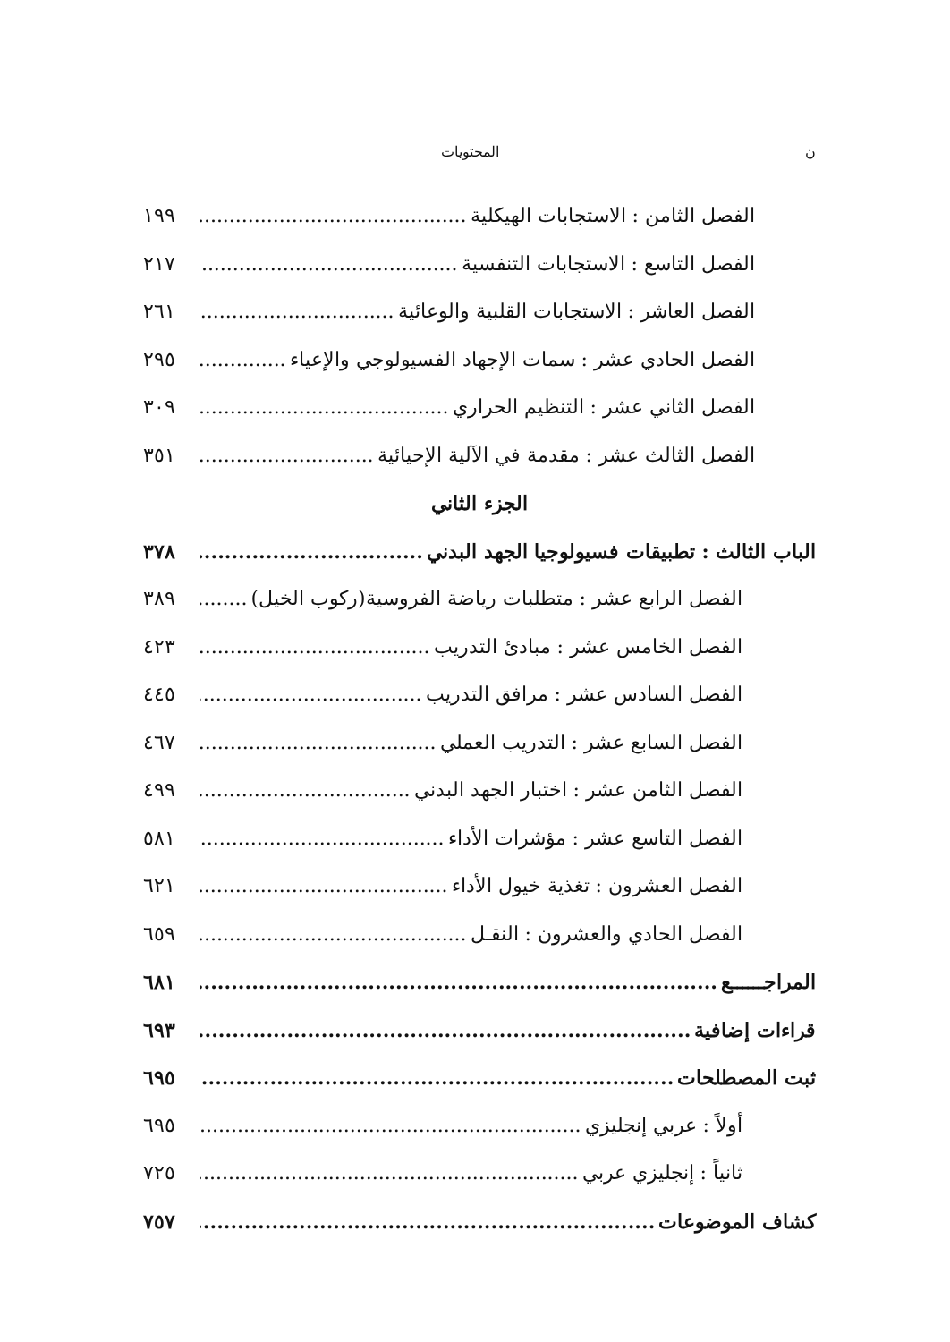ن المحتويات
الفصل الثامن : الاستجابات الهيكلية ١٩٩
الفصل التاسع : الاستجابات التنفسية ٢١٧
الفصل العاشر : الاستجابات القلبية والوعائية ٢٦١
الفصل الحادي عشر : سمات الإجهاد الفسيولوجي والإعياء ٢٩٥
الفصل الثاني عشر : التنظيم الحراري ٣٠٩
الفصل الثالث عشر : مقدمة في الآلية الإحيائية ٣٥١
الجزء الثاني
الباب الثالث : تطبيقات فسيولوجيا الجهد البدني ٣٧٨
الفصل الرابع عشر : متطلبات رياضة الفروسية(ركوب الخيل) ٣٨٩
الفصل الخامس عشر : مبادئ التدريب ٤٢٣
الفصل السادس عشر : مرافق التدريب ٤٤٥
الفصل السابع عشر : التدريب العملي ٤٦٧
الفصل الثامن عشر : اختبار الجهد البدني ٤٩٩
الفصل التاسع عشر : مؤشرات الأداء ٥٨١
الفصل العشرون : تغذية خيول الأداء ٦٢١
الفصل الحادي والعشرون : النقـل ٦٥٩
المراجــــــع ٦٨١
قراءات إضافية ٦٩٣
ثبت المصطلحات ٦٩٥
أولاً : عربي إنجليزي ٦٩٥
ثانياً : إنجليزي عربي ٧٢٥
كشاف الموضوعات ٧٥٧